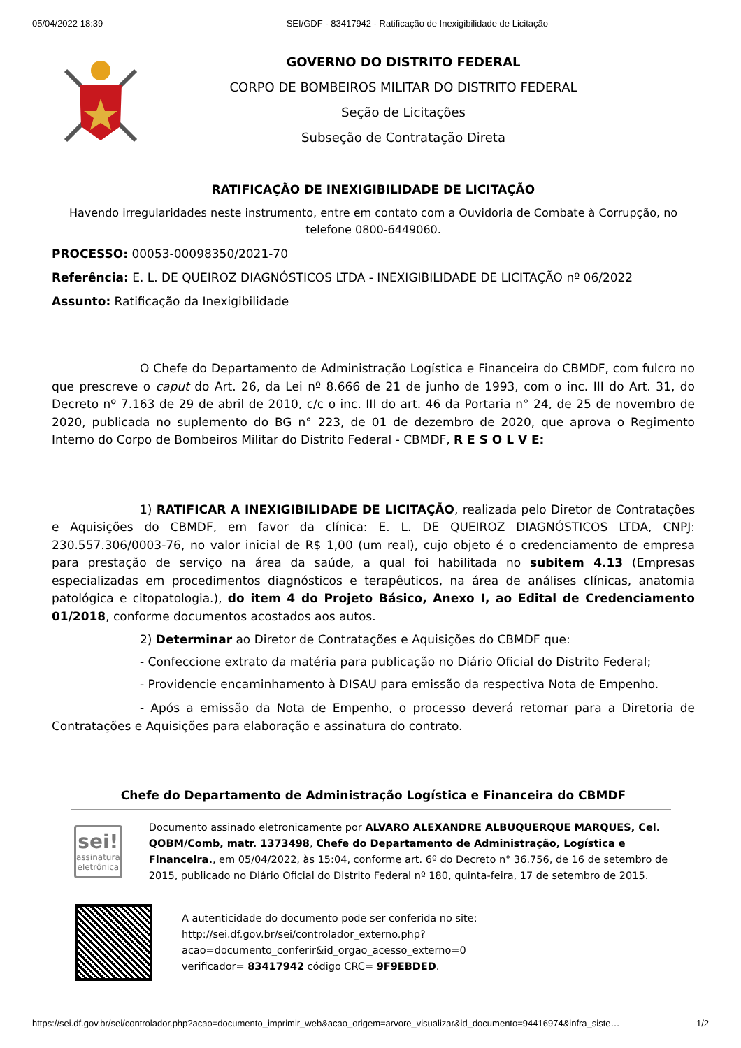05/04/2022 18:39 SEI/GDF - 83417942 - Ratificação de Inexigibilidade de Licitação
GOVERNO DO DISTRITO FEDERAL
CORPO DE BOMBEIROS MILITAR DO DISTRITO FEDERAL
Seção de Licitações
Subseção de Contratação Direta
RATIFICAÇÃO DE INEXIGIBILIDADE DE LICITAÇÃO
Havendo irregularidades neste instrumento, entre em contato com a Ouvidoria de Combate à Corrupção, no telefone 0800-6449060.
PROCESSO: 00053-00098350/2021-70
Referência: E. L. DE QUEIROZ DIAGNÓSTICOS LTDA - INEXIGIBILIDADE DE LICITAÇÃO nº 06/2022
Assunto: Ratificação da Inexigibilidade
O Chefe do Departamento de Administração Logística e Financeira do CBMDF, com fulcro no que prescreve o caput do Art. 26, da Lei nº 8.666 de 21 de junho de 1993, com o inc. III do Art. 31, do Decreto nº 7.163 de 29 de abril de 2010, c/c o inc. III do art. 46 da Portaria n° 24, de 25 de novembro de 2020, publicada no suplemento do BG n° 223, de 01 de dezembro de 2020, que aprova o Regimento Interno do Corpo de Bombeiros Militar do Distrito Federal - CBMDF, R E S O L V E:
1) RATIFICAR A INEXIGIBILIDADE DE LICITAÇÃO, realizada pelo Diretor de Contratações e Aquisições do CBMDF, em favor da clínica: E. L. DE QUEIROZ DIAGNÓSTICOS LTDA, CNPJ: 230.557.306/0003-76, no valor inicial de R$ 1,00 (um real), cujo objeto é o credenciamento de empresa para prestação de serviço na área da saúde, a qual foi habilitada no subitem 4.13 (Empresas especializadas em procedimentos diagnósticos e terapêuticos, na área de análises clínicas, anatomia patológica e citopatologia.), do item 4 do Projeto Básico, Anexo I, ao Edital de Credenciamento 01/2018, conforme documentos acostados aos autos.
2) Determinar ao Diretor de Contratações e Aquisições do CBMDF que:
- Confeccione extrato da matéria para publicação no Diário Oficial do Distrito Federal;
- Providencie encaminhamento à DISAU para emissão da respectiva Nota de Empenho.
- Após a emissão da Nota de Empenho, o processo deverá retornar para a Diretoria de Contratações e Aquisições para elaboração e assinatura do contrato.
Chefe do Departamento de Administração Logística e Financeira do CBMDF
sei!
assinatura eletrônica
Documento assinado eletronicamente por ALVARO ALEXANDRE ALBUQUERQUE MARQUES, Cel. QOBM/Comb, matr. 1373498, Chefe do Departamento de Administração, Logística e Financeira., em 05/04/2022, às 15:04, conforme art. 6º do Decreto n° 36.756, de 16 de setembro de 2015, publicado no Diário Oficial do Distrito Federal nº 180, quinta-feira, 17 de setembro de 2015.
A autenticidade do documento pode ser conferida no site:
http://sei.df.gov.br/sei/controlador_externo.php?
acao=documento_conferir&id_orgao_acesso_externo=0
verificador= 83417942 código CRC= 9F9EBDED.
https://sei.df.gov.br/sei/controlador.php?acao=documento_imprimir_web&acao_origem=arvore_visualizar&id_documento=94416974&infra_siste… 1/2